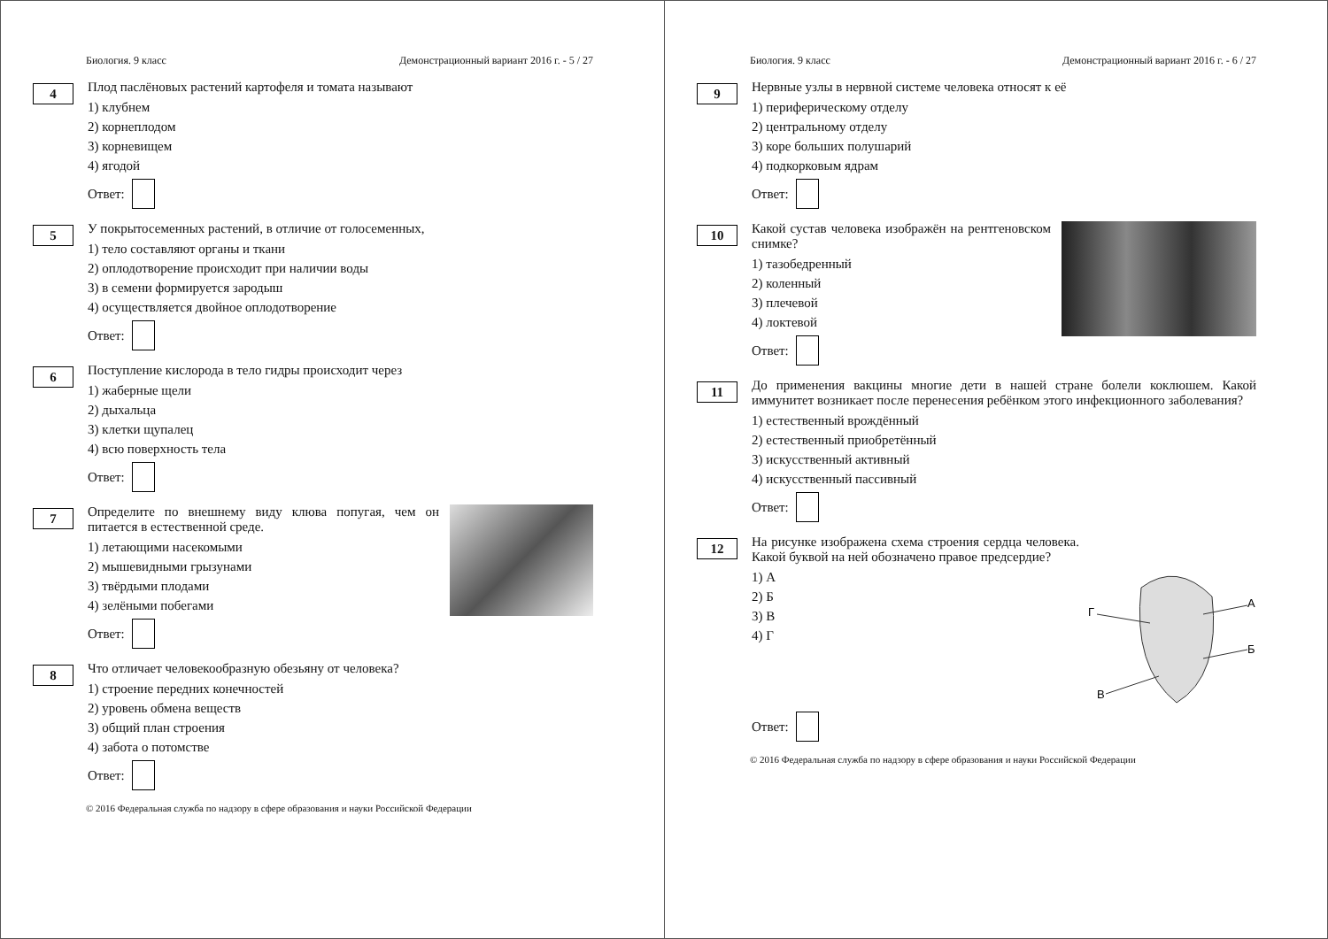Биология. 9 класс Демонстрационный вариант 2016 г. - 5 / 27
4
Плод паслёновых растений картофеля и томата называют
1) клубнем
2) корнеплодом
3) корневищем
4) ягодой
Ответ:
5
У покрытосеменных растений, в отличие от голосеменных,
1) тело составляют органы и ткани
2) оплодотворение происходит при наличии воды
3) в семени формируется зародыш
4) осуществляется двойное оплодотворение
Ответ:
6
Поступление кислорода в тело гидры происходит через
1) жаберные щели
2) дыхальца
3) клетки щупалец
4) всю поверхность тела
Ответ:
7
Определите по внешнему виду клюва попугая, чем он питается в естественной среде.
1) летающими насекомыми
2) мышевидными грызунами
3) твёрдыми плодами
4) зелёными побегами
Ответ:
8
Что отличает человекообразную обезьяну от человека?
1) строение передних конечностей
2) уровень обмена веществ
3) общий план строения
4) забота о потомстве
Ответ:
© 2016 Федеральная служба по надзору в сфере образования и науки Российской Федерации
Биология. 9 класс Демонстрационный вариант 2016 г. - 6 / 27
9
Нервные узлы в нервной системе человека относят к её
1) периферическому отделу
2) центральному отделу
3) коре больших полушарий
4) подкорковым ядрам
Ответ:
10
Какой сустав человека изображён на рентгеновском снимке?
1) тазобедренный
2) коленный
3) плечевой
4) локтевой
Ответ:
11
До применения вакцины многие дети в нашей стране болели коклюшем. Какой иммунитет возникает после перенесения ребёнком этого инфекционного заболевания?
1) естественный врождённый
2) естественный приобретённый
3) искусственный активный
4) искусственный пассивный
Ответ:
12
Г
А
Б
В
На рисунке изображена схема строения сердца человека. Какой буквой на ней обозначено правое предсердие?
1) А
2) Б
3) В
4) Г
Ответ:
© 2016 Федеральная служба по надзору в сфере образования и науки Российской Федерации